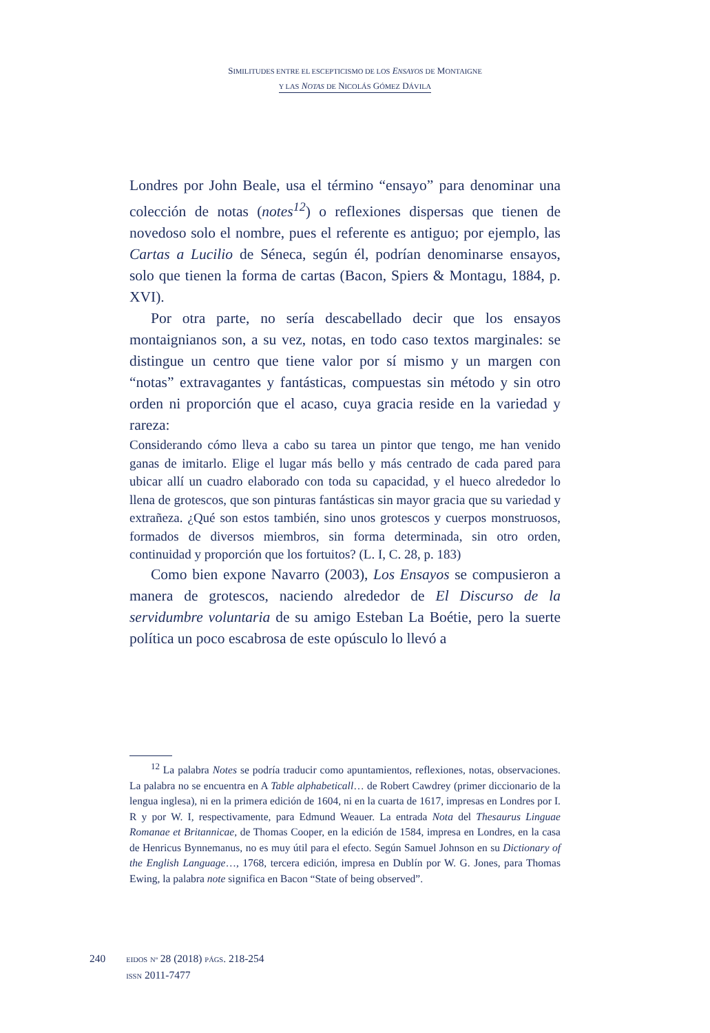SIMILITUDES ENTRE EL ESCEPTICISMO DE LOS ENSAYOS DE MONTAIGNE
Y LAS NOTAS DE NICOLÁS GÓMEZ DÁVILA
Londres por John Beale, usa el término “ensayo” para denominar una colección de notas (notes<sup>12</sup>) o reflexiones dispersas que tienen de novedoso solo el nombre, pues el referente es antiguo; por ejemplo, las Cartas a Lucilio de Séneca, según él, podrían denominarse ensayos, solo que tienen la forma de cartas (Bacon, Spiers & Montagu, 1884, p. XVI).
Por otra parte, no sería descabellado decir que los ensayos montaignianos son, a su vez, notas, en todo caso textos marginales: se distingue un centro que tiene valor por sí mismo y un margen con “notas” extravagantes y fantásticas, compuestas sin método y sin otro orden ni proporción que el acaso, cuya gracia reside en la variedad y rareza:
Considerando cómo lleva a cabo su tarea un pintor que tengo, me han venido ganas de imitarlo. Elige el lugar más bello y más centrado de cada pared para ubicar allí un cuadro elaborado con toda su capacidad, y el hueco alrededor lo llena de grotescos, que son pinturas fantásticas sin mayor gracia que su variedad y extrañeza. ¿Qué son estos también, sino unos grotescos y cuerpos monstruosos, formados de diversos miembros, sin forma determinada, sin otro orden, continuidad y proporción que los fortuitos? (L. I, C. 28, p. 183)
Como bien expone Navarro (2003), Los Ensayos se compusieron a manera de grotescos, naciendo alrededor de El Discurso de la servidumbre voluntaria de su amigo Esteban La Boétie, pero la suerte política un poco escabrosa de este opúsculo lo llevó a
<sup>12</sup> La palabra Notes se podría traducir como apuntamientos, reflexiones, notas, observaciones. La palabra no se encuentra en A Table alphabeticall… de Robert Cawdrey (primer diccionario de la lengua inglesa), ni en la primera edición de 1604, ni en la cuarta de 1617, impresas en Londres por I. R y por W. I, respectivamente, para Edmund Weauer. La entrada Nota del Thesaurus Linguae Romanae et Britannicae, de Thomas Cooper, en la edición de 1584, impresa en Londres, en la casa de Henricus Bynnemanus, no es muy útil para el efecto. Según Samuel Johnson en su Dictionary of the English Language…, 1768, tercera edición, impresa en Dublín por W. G. Jones, para Thomas Ewing, la palabra note significa en Bacon “State of being observed”.
240
EIDOS Nº 28 (2018) PÁGS. 218-254
ISSN 2011-7477